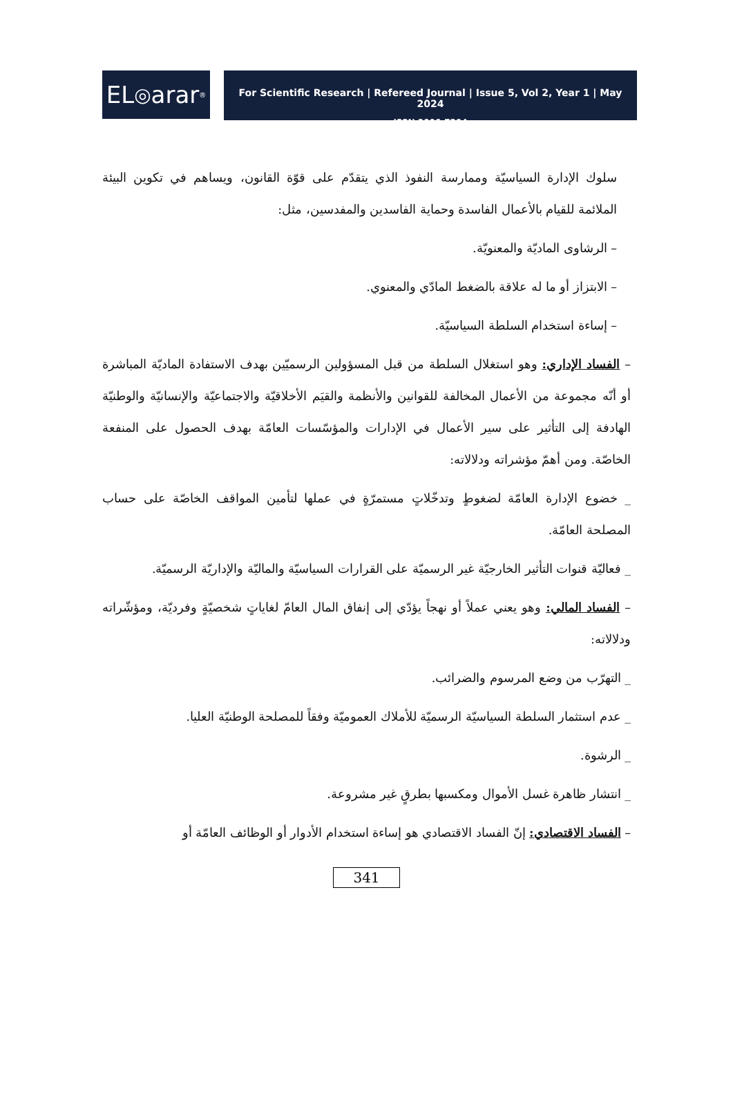EL ◎ arar<sup>®</sup>
For Scientific Research | Refereed Journal | Issue 5, Vol 2, Year 1 | May 2024
ISSN 3006-7294
سلوك الإدارة السياسيّة وممارسة النفوذ الذي يتقدّم على قوّة القانون، ويساهم في تكوين البيئة الملائمة للقيام بالأعمال الفاسدة وحماية الفاسدين والمفدسين، مثل:
– الرشاوى الماديّة والمعنويّة.
– الابتزاز أو ما له علاقة بالضغط المادّي والمعنوي.
– إساءة استخدام السلطة السياسيّة.
– الفساد الإداري: وهو استغلال السلطة من قبل المسؤولين الرسميّين بهدف الاستفادة الماديّة المباشرة أو أنّه مجموعة من الأعمال المخالفة للقوانين والأنظمة والقيَم الأخلاقيّة والاجتماعيّة والإنسانيّة والوطنيّة الهادفة إلى التأثير على سير الأعمال في الإدارات والمؤسّسات العامّة بهدف الحصول على المنفعة الخاصّة. ومن أهمّ مؤشراته ودلالاته:
_ خضوع الإدارة العامّة لضغوطٍ وتدخّلاتٍ مستمرّةٍ في عملها لتأمين المواقف الخاصّة على حساب المصلحة العامّة.
_ فعاليّة قنوات التأثير الخارجيّة غير الرسميّة على القرارات السياسيّة والماليّة والإداريّة الرسميّة.
– الفساد المالي: وهو يعني عملاً أو نهجاً يؤدّي إلى إنفاق المال العامّ لغاياتٍ شخصيّةٍ وفرديّة، ومؤشّراته ودلالاته:
_ التهرّب من وضع المرسوم والضرائب.
_ عدم استثمار السلطة السياسيّة الرسميّة للأملاك العموميّة وفقاً للمصلحة الوطنيّة العليا.
_ الرشوة.
_ انتشار ظاهرة غسل الأموال ومكسبها بطرقٍ غير مشروعة.
– الفساد الاقتصادي: إنّ الفساد الاقتصادي هو إساءة استخدام الأدوار أو الوظائف العامّة أو
341